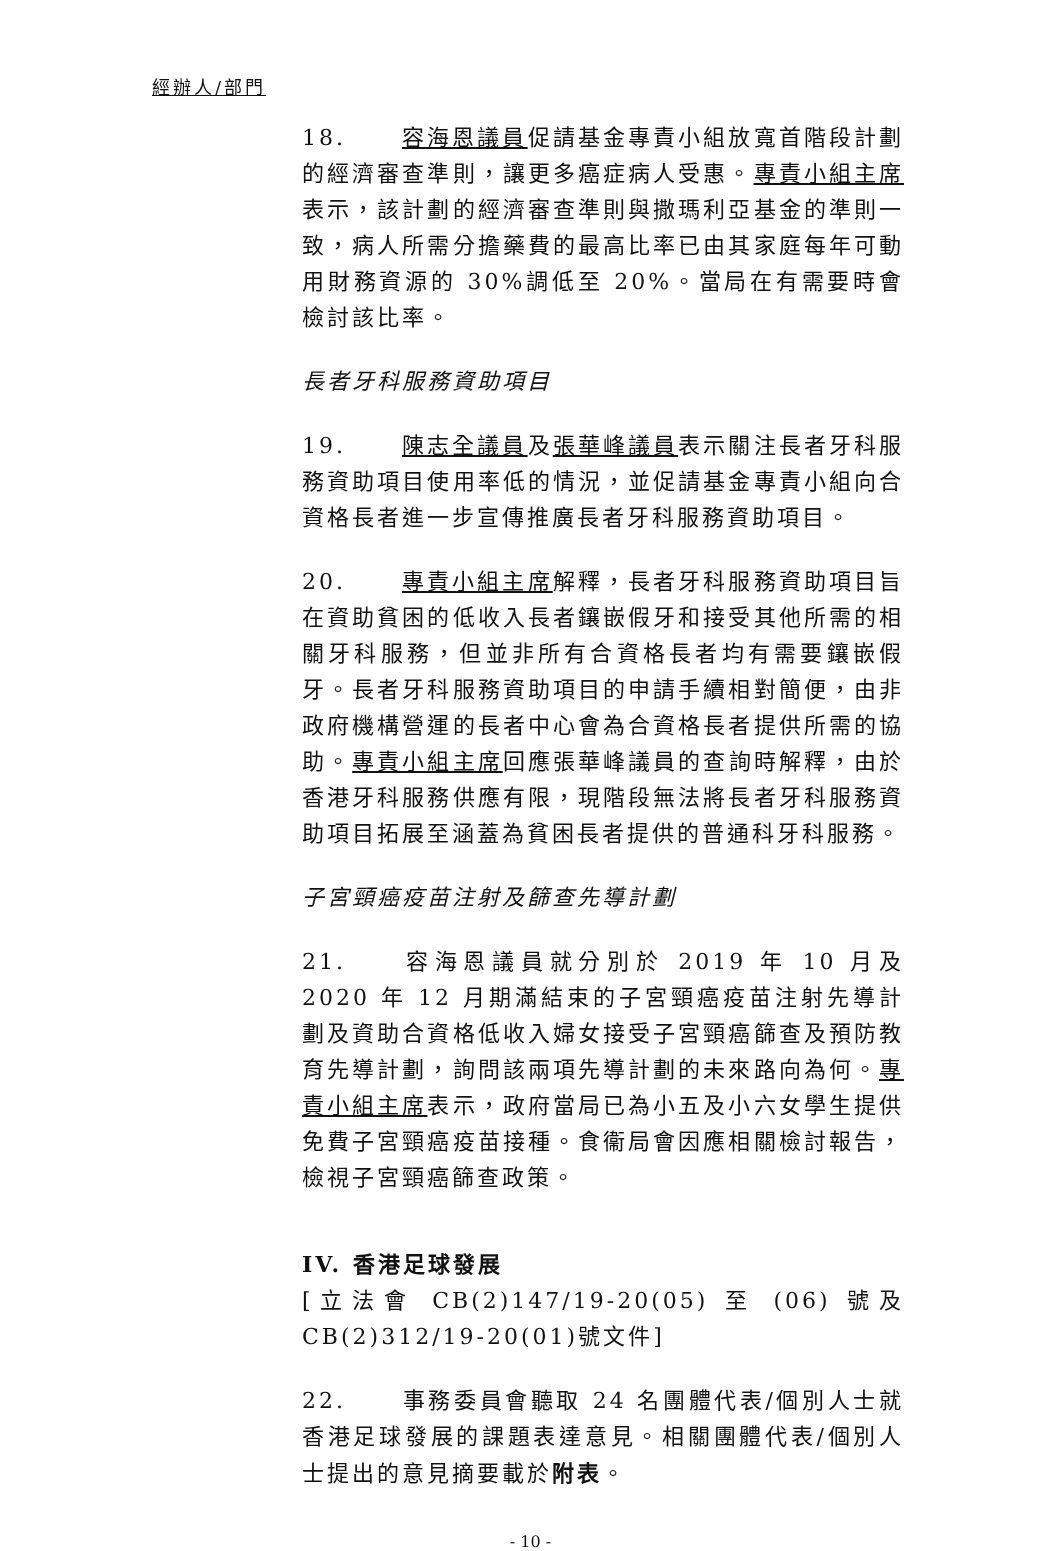經辦人/部門
18. 容海恩議員促請基金專責小組放寬首階段計劃的經濟審查準則，讓更多癌症病人受惠。專責小組主席表示，該計劃的經濟審查準則與撒瑪利亞基金的準則一致，病人所需分擔藥費的最高比率已由其家庭每年可動用財務資源的 30%調低至 20%。當局在有需要時會檢討該比率。
長者牙科服務資助項目
19. 陳志全議員及張華峰議員表示關注長者牙科服務資助項目使用率低的情況，並促請基金專責小組向合資格長者進一步宣傳推廣長者牙科服務資助項目。
20. 專責小組主席解釋，長者牙科服務資助項目旨在資助貧困的低收入長者鑲嵌假牙和接受其他所需的相關牙科服務，但並非所有合資格長者均有需要鑲嵌假牙。長者牙科服務資助項目的申請手續相對簡便，由非政府機構營運的長者中心會為合資格長者提供所需的協助。專責小組主席回應張華峰議員的查詢時解釋，由於香港牙科服務供應有限，現階段無法將長者牙科服務資助項目拓展至涵蓋為貧困長者提供的普通科牙科服務。
子宮頸癌疫苗注射及篩查先導計劃
21. 容海恩議員就分別於 2019 年 10 月及 2020 年 12 月期滿結束的子宮頸癌疫苗注射先導計劃及資助合資格低收入婦女接受子宮頸癌篩查及預防教育先導計劃，詢問該兩項先導計劃的未來路向為何。專責小組主席表示，政府當局已為小五及小六女學生提供免費子宮頸癌疫苗接種。食衞局會因應相關檢討報告，檢視子宮頸癌篩查政策。
IV. 香港足球發展
[立法會 CB(2)147/19-20(05) 至 (06) 號及 CB(2)312/19-20(01)號文件]
22. 事務委員會聽取 24 名團體代表/個別人士就香港足球發展的課題表達意見。相關團體代表/個別人士提出的意見摘要載於附表。
- 10 -